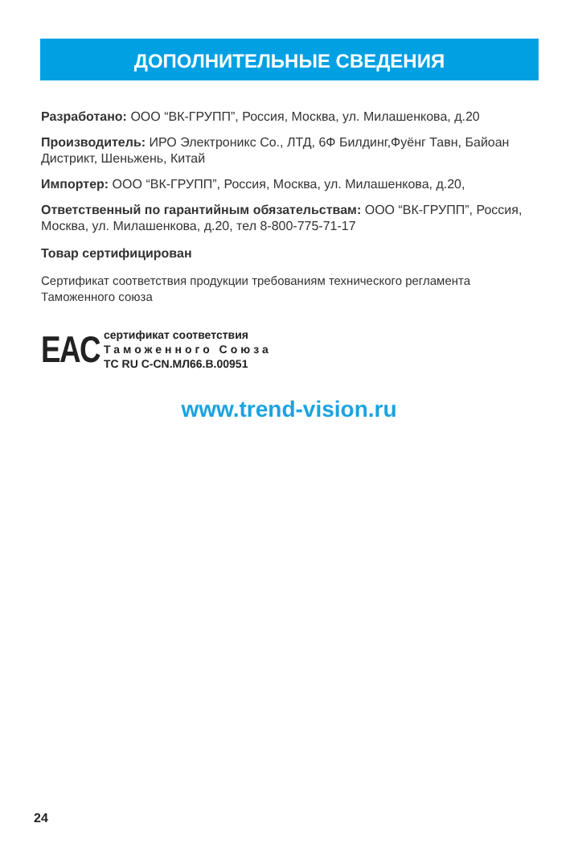ДОПОЛНИТЕЛЬНЫЕ СВЕДЕНИЯ
Разработано: ООО “ВК-ГРУПП”, Россия, Москва, ул. Милашенкова, д.20
Производитель: ИРО Электроникс Со., ЛТД, 6Ф Билдинг,Фуёнг Тавн, Байоан Дистрикт, Шеньжень, Китай
Импортер: ООО “ВК-ГРУПП”, Россия, Москва, ул. Милашенкова, д.20,
Ответственный по гарантийным обязательствам: ООО “ВК-ГРУПП”, Россия, Москва, ул. Милашенкова, д.20, тел 8-800-775-71-17
Товар сертифицирован
Сертификат соответствия продукции требованиям технического регламента Таможенного союза
EAC
сертификат соответствия
Таможенного Союза
ТС RU C-CN.МЛ66.В.00951
www.trend-vision.ru
24